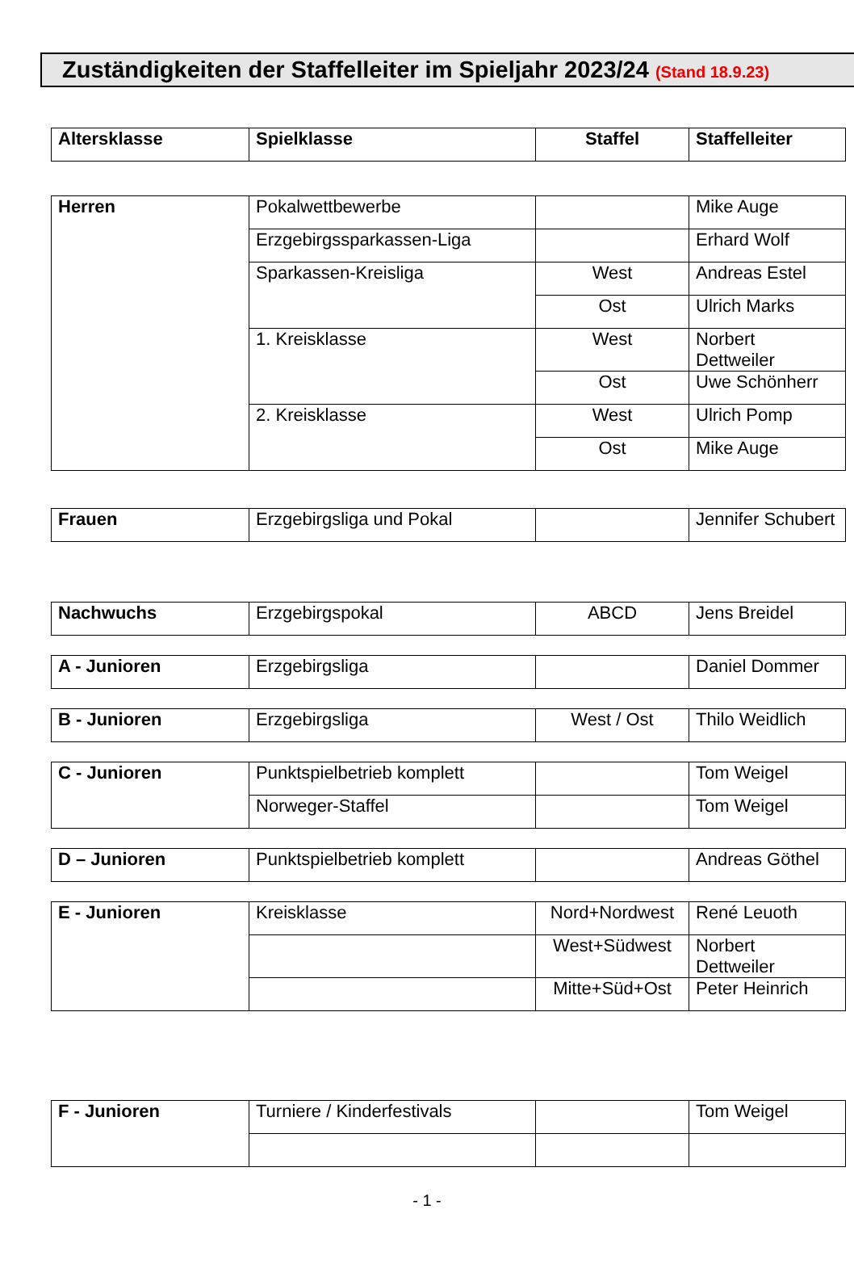Zuständigkeiten der Staffelleiter im Spieljahr 2023/24 (Stand 18.9.23)
| Altersklasse | Spielklasse | Staffel | Staffelleiter |
| --- | --- | --- | --- |
| Herren | Pokalwettbewerbe | | Mike Auge |
| | Erzgebirgssparkassen-Liga | | Erhard Wolf |
| | Sparkassen-Kreisliga | West | Andreas Estel |
| | | Ost | Ulrich Marks |
| | 1. Kreisklasse | West | Norbert Dettweiler |
| | | Ost | Uwe Schönherr |
| | 2. Kreisklasse | West | Ulrich Pomp |
| | | Ost | Mike Auge |
| Frauen | Erzgebirgsliga und Pokal | | Jennifer Schubert |
| Nachwuchs | Erzgebirgspokal | ABCD | Jens Breidel |
| A - Junioren | Erzgebirgsliga | | Daniel Dommer |
| B - Junioren | Erzgebirgsliga | West / Ost | Thilo Weidlich |
| C - Junioren | Punktspielbetrieb komplett | | Tom Weigel |
| | Norweger-Staffel | | Tom Weigel |
| D – Junioren | Punktspielbetrieb komplett | | Andreas Göthel |
| E - Junioren | Kreisklasse | Nord+Nordwest | René Leuoth |
| | | West+Südwest | Norbert Dettweiler |
| | | Mitte+Süd+Ost | Peter Heinrich |
| F - Junioren | Turniere / Kinderfestivals | | Tom Weigel |
- 1 -